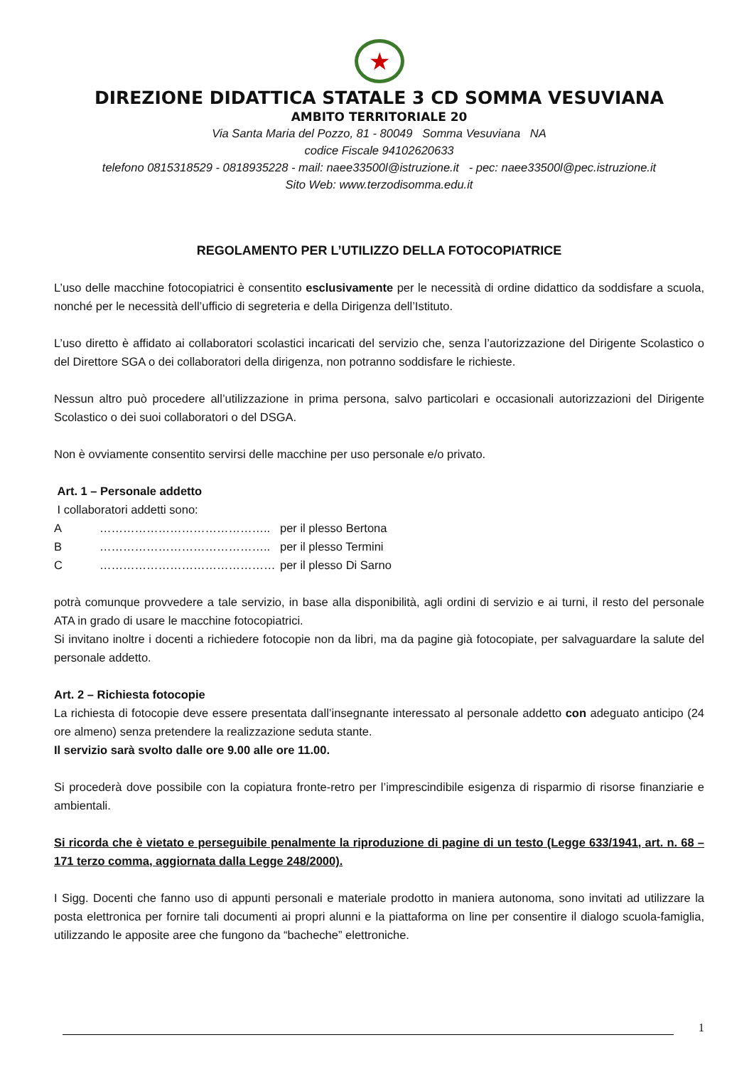★
DIREZIONE DIDATTICA STATALE 3 CD SOMMA VESUVIANA
AMBITO TERRITORIALE 20
Via Santa Maria del Pozzo, 81 - 80049 Somma Vesuviana NA
codice Fiscale 94102620633
telefono 0815318529 - 0818935228 - mail: naee33500l@istruzione.it - pec: naee33500l@pec.istruzione.it
Sito Web: www.terzodisomma.edu.it
REGOLAMENTO PER L’UTILIZZO DELLA FOTOCOPIATRICE
L’uso delle macchine fotocopiatrici è consentito esclusivamente per le necessità di ordine didattico da soddisfare a scuola, nonché per le necessità dell’ufficio di segreteria e della Dirigenza dell’Istituto.
L’uso diretto è affidato ai collaboratori scolastici incaricati del servizio che, senza l’autorizzazione del Dirigente Scolastico o del Direttore SGA o dei collaboratori della dirigenza, non potranno soddisfare le richieste.
Nessun altro può procedere all’utilizzazione in prima persona, salvo particolari e occasionali autorizzazioni del Dirigente Scolastico o dei suoi collaboratori o del DSGA.
Non è ovviamente consentito servirsi delle macchine per uso personale e/o privato.
Art. 1 – Personale addetto
I collaboratori addetti sono:
A …………………………………….. per il plesso Bertona
B …………………………………….. per il plesso Termini
C ……………………………………… per il plesso Di Sarno
potrà comunque provvedere a tale servizio, in base alla disponibilità, agli ordini di servizio e ai turni, il resto del personale ATA in grado di usare le macchine fotocopiatrici.
Si invitano inoltre i docenti a richiedere fotocopie non da libri, ma da pagine già fotocopiate, per salvaguardare la salute del personale addetto.
Art. 2 – Richiesta fotocopie
La richiesta di fotocopie deve essere presentata dall’insegnante interessato al personale addetto con adeguato anticipo (24 ore almeno) senza pretendere la realizzazione seduta stante.
Il servizio sarà svolto dalle ore 9.00 alle ore 11.00.
Si procederà dove possibile con la copiatura fronte-retro per l’imprescindibile esigenza di risparmio di risorse finanziarie e ambientali.
Si ricorda che è vietato e perseguibile penalmente la riproduzione di pagine di un testo (Legge 633/1941, art. n. 68 – 171 terzo comma, aggiornata dalla Legge 248/2000).
I Sigg. Docenti che fanno uso di appunti personali e materiale prodotto in maniera autonoma, sono invitati ad utilizzare la posta elettronica per fornire tali documenti ai propri alunni e la piattaforma on line per consentire il dialogo scuola-famiglia, utilizzando le apposite aree che fungono da “bacheche” elettroniche.
1